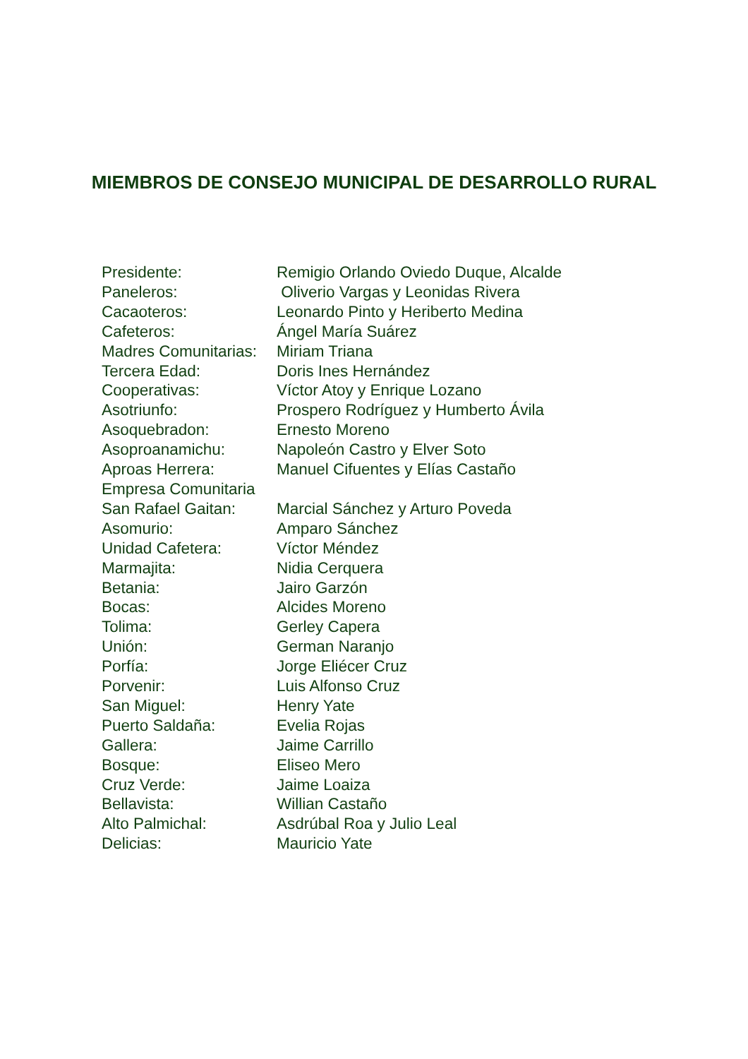MIEMBROS DE CONSEJO MUNICIPAL DE DESARROLLO RURAL
| Presidente: | Remigio Orlando Oviedo Duque, Alcalde |
| Paneleros: | Oliverio Vargas y Leonidas Rivera |
| Cacaoteros: | Leonardo Pinto y Heriberto Medina |
| Cafeteros: | Ángel María Suárez |
| Madres Comunitarias: | Miriam Triana |
| Tercera Edad: | Doris Ines Hernández |
| Cooperativas: | Víctor Atoy y Enrique Lozano |
| Asotriunfo: | Prospero Rodríguez y Humberto Ávila |
| Asoquebradon: | Ernesto Moreno |
| Asoproanamichu: | Napoleón Castro y Elver Soto |
| Aproas Herrera: | Manuel Cifuentes y Elías Castaño |
| Empresa Comunitaria | |
| San Rafael Gaitan: | Marcial Sánchez y Arturo Poveda |
| Asomurio: | Amparo Sánchez |
| Unidad Cafetera: | Víctor Méndez |
| Marmajita: | Nidia Cerquera |
| Betania: | Jairo Garzón |
| Bocas: | Alcides Moreno |
| Tolima: | Gerley Capera |
| Unión: | German Naranjo |
| Porfía: | Jorge Eliécer Cruz |
| Porvenir: | Luis Alfonso Cruz |
| San Miguel: | Henry Yate |
| Puerto Saldaña: | Evelia Rojas |
| Gallera: | Jaime Carrillo |
| Bosque: | Eliseo Mero |
| Cruz Verde: | Jaime Loaiza |
| Bellavista: | Willian Castaño |
| Alto Palmichal: | Asdrúbal Roa y Julio Leal |
| Delicias: | Mauricio Yate |